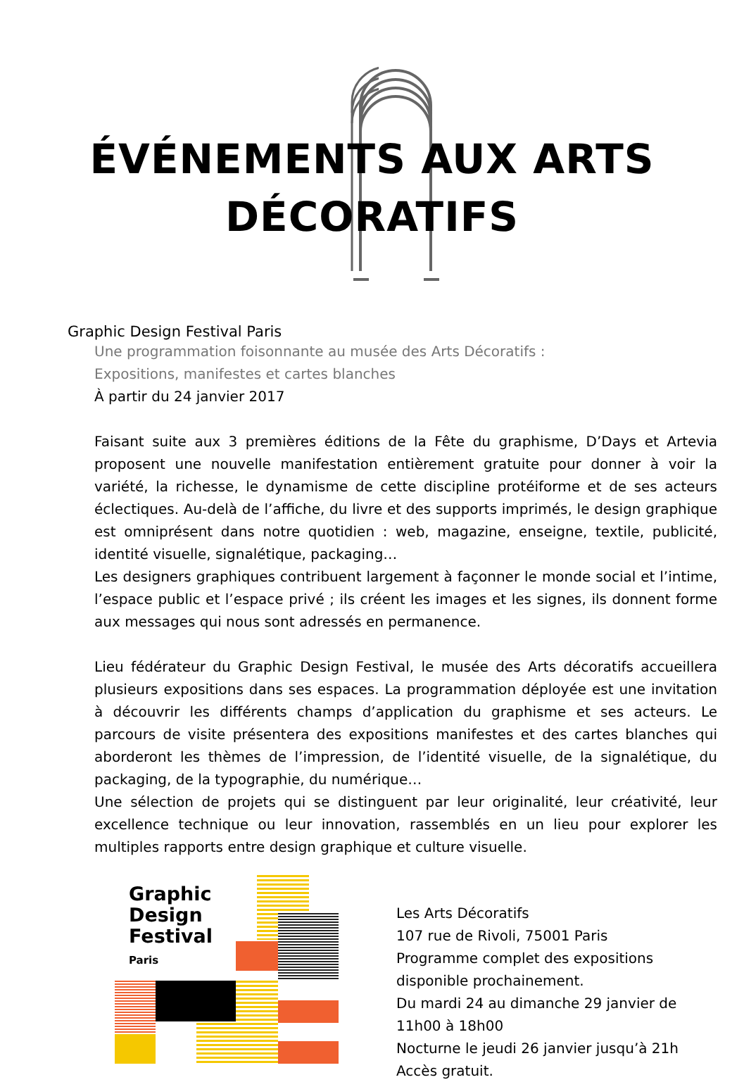ÉVÉNEMENTS AUX ARTS
DÉCORATIFS
Graphic Design Festival Paris
Une programmation foisonnante au musée des Arts Décoratifs :
Expositions, manifestes et cartes blanches
À partir du 24 janvier 2017
Faisant suite aux 3 premières éditions de la Fête du graphisme, D’Days et Artevia proposent une nouvelle manifestation entièrement gratuite pour donner à voir la variété, la richesse, le dynamisme de cette discipline protéiforme et de ses acteurs éclectiques. Au-delà de l’affiche, du livre et des supports imprimés, le design graphique est omniprésent dans notre quotidien : web, magazine, enseigne, textile, publicité, identité visuelle, signalétique, packaging…
Les designers graphiques contribuent largement à façonner le monde social et l’intime, l’espace public et l’espace privé ; ils créent les images et les signes, ils donnent forme aux messages qui nous sont adressés en permanence.
Lieu fédérateur du Graphic Design Festival, le musée des Arts décoratifs accueillera plusieurs expositions dans ses espaces. La programmation déployée est une invitation à découvrir les différents champs d’application du graphisme et ses acteurs. Le parcours de visite présentera des expositions manifestes et des cartes blanches qui aborderont les thèmes de l’impression, de l’identité visuelle, de la signalétique, du packaging, de la typographie, du numérique…
Une sélection de projets qui se distinguent par leur originalité, leur créativité, leur excellence technique ou leur innovation, rassemblés en un lieu pour explorer les multiples rapports entre design graphique et culture visuelle.
Graphic
Design
Festival
Paris
Les Arts Décoratifs
107 rue de Rivoli, 75001 Paris
Programme complet des expositions disponible prochainement.
Du mardi 24 au dimanche 29 janvier de 11h00 à 18h00
Nocturne le jeudi 26 janvier jusqu’à 21h
Accès gratuit.